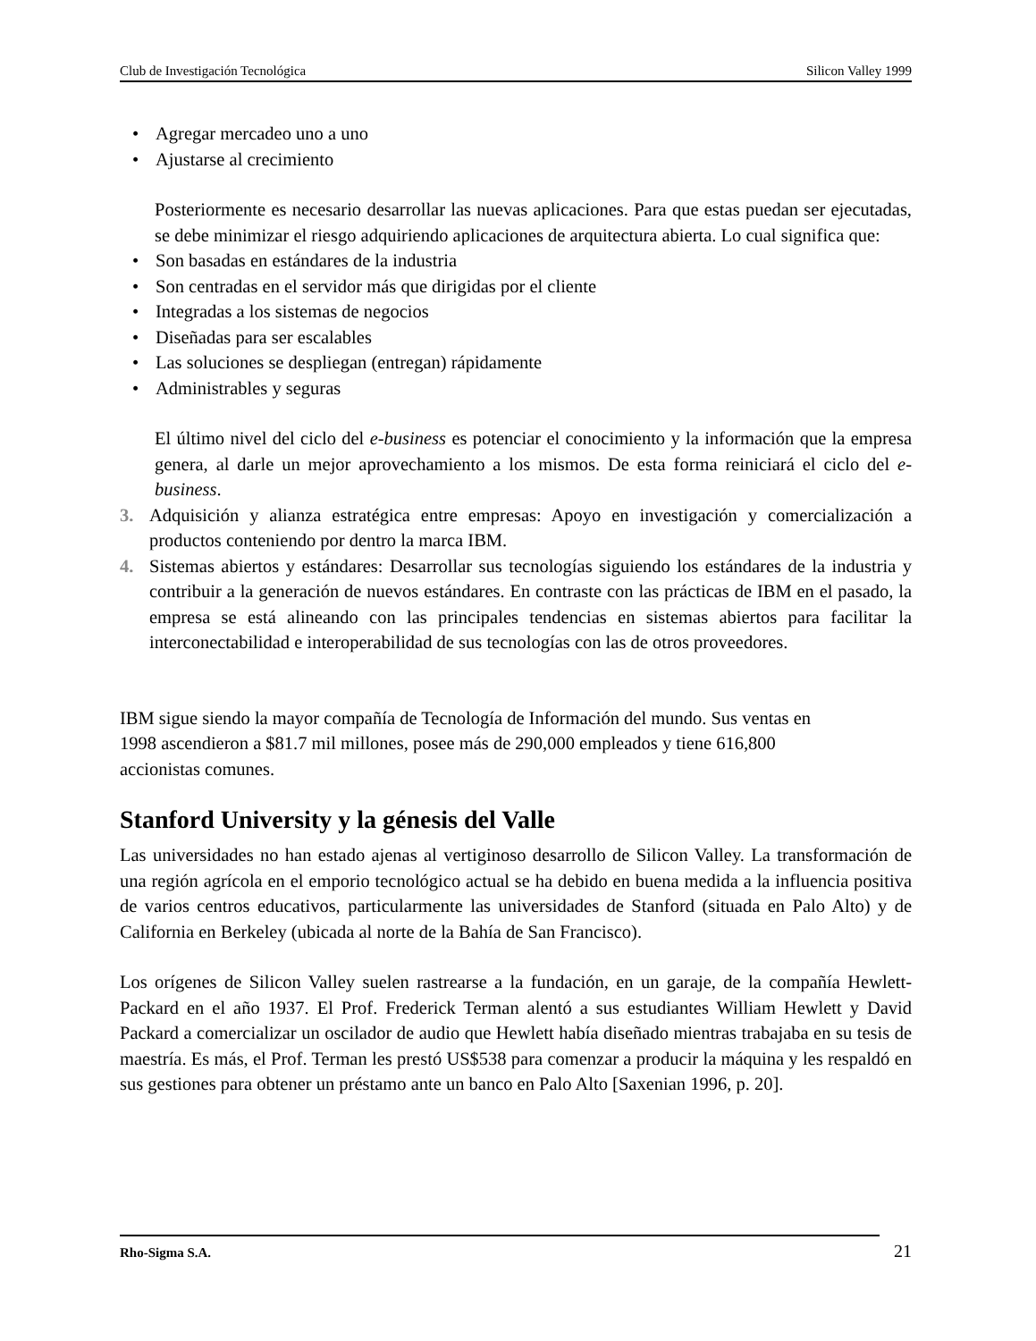Club de Investigación Tecnológica Silicon Valley 1999
• Agregar mercadeo uno a uno
• Ajustarse al crecimiento
Posteriormente es necesario desarrollar las nuevas aplicaciones. Para que estas puedan ser ejecutadas, se debe minimizar el riesgo adquiriendo aplicaciones de arquitectura abierta. Lo cual significa que:
• Son basadas en estándares de la industria
• Son centradas en el servidor más que dirigidas por el cliente
• Integradas a los sistemas de negocios
• Diseñadas para ser escalables
• Las soluciones se despliegan (entregan) rápidamente
• Administrables y seguras
El último nivel del ciclo del e-business es potenciar el conocimiento y la información que la empresa genera, al darle un mejor aprovechamiento a los mismos. De esta forma reiniciará el ciclo del e-business.
3. Adquisición y alianza estratégica entre empresas: Apoyo en investigación y comercialización a productos conteniendo por dentro la marca IBM.
4. Sistemas abiertos y estándares: Desarrollar sus tecnologías siguiendo los estándares de la industria y contribuir a la generación de nuevos estándares. En contraste con las prácticas de IBM en el pasado, la empresa se está alineando con las principales tendencias en sistemas abiertos para facilitar la interconectabilidad e interoperabilidad de sus tecnologías con las de otros proveedores.
IBM sigue siendo la mayor compañía de Tecnología de Información del mundo. Sus ventas en
1998 ascendieron a $81.7 mil millones, posee más de 290,000 empleados y tiene 616,800
accionistas comunes.
Stanford University y la génesis del Valle
Las universidades no han estado ajenas al vertiginoso desarrollo de Silicon Valley. La transformación de una región agrícola en el emporio tecnológico actual se ha debido en buena medida a la influencia positiva de varios centros educativos, particularmente las universidades de Stanford (situada en Palo Alto) y de California en Berkeley (ubicada al norte de la Bahía de San Francisco).
Los orígenes de Silicon Valley suelen rastrearse a la fundación, en un garaje, de la compañía Hewlett-Packard en el año 1937. El Prof. Frederick Terman alentó a sus estudiantes William Hewlett y David Packard a comercializar un oscilador de audio que Hewlett había diseñado mientras trabajaba en su tesis de maestría. Es más, el Prof. Terman les prestó US$538 para comenzar a producir la máquina y les respaldó en sus gestiones para obtener un préstamo ante un banco en Palo Alto [Saxenian 1996, p. 20].
Rho-Sigma S.A. 21